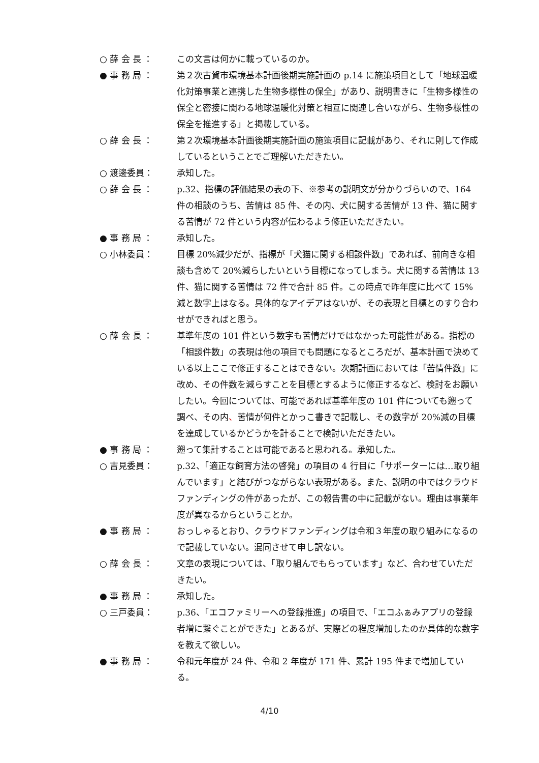○ 薛 会 長 ： この文言は何かに載っているのか。
● 事 務 局 ： 第２次古賀市環境基本計画後期実施計画の p.14 に施策項目として「地球温暖化対策事業と連携した生物多様性の保全」があり、説明書きに「生物多様性の保全と密接に関わる地球温暖化対策と相互に関連し合いながら、生物多様性の保全を推進する」と掲載している。
○ 薛 会 長 ： 第２次環境基本計画後期実施計画の施策項目に記載があり、それに則して作成しているということでご理解いただきたい。
○ 渡邊委員： 承知した。
○ 薛 会 長 ： p.32、指標の評価結果の表の下、※参考の説明文が分かりづらいので、164 件の相談のうち、苦情は 85 件、その内、犬に関する苦情が 13 件、猫に関する苦情が 72 件という内容が伝わるよう修正いただきたい。
● 事 務 局 ： 承知した。
○ 小林委員： 目標 20%減少だが、指標が「犬猫に関する相談件数」であれば、前向きな相談も含めて 20%減らしたいという目標になってしまう。犬に関する苦情は 13 件、猫に関する苦情は 72 件で合計 85 件。この時点で昨年度に比べて 15%減と数字上はなる。具体的なアイデアはないが、その表現と目標とのすり合わせができればと思う。
○ 薛 会 長 ： 基準年度の 101 件という数字も苦情だけではなかった可能性がある。指標の「相談件数」の表現は他の項目でも問題になるところだが、基本計画で決めている以上ここで修正することはできない。次期計画においては「苦情件数」に改め、その件数を減らすことを目標とするように修正するなど、検討をお願いしたい。今回については、可能であれば基準年度の 101 件についても遡って調べ、その内、苦情が何件とかっこ書きで記載し、その数字が 20%減の目標を達成しているかどうかを計ることで検討いただきたい。
● 事 務 局 ： 遡って集計することは可能であると思われる。承知した。
○ 吉見委員： p.32、「適正な飼育方法の啓発」の項目の 4 行目に「サポーターには…取り組んでいます」と結びがつながらない表現がある。また、説明の中ではクラウドファンディングの件があったが、この報告書の中に記載がない。理由は事業年度が異なるからということか。
● 事 務 局 ： おっしゃるとおり、クラウドファンディングは令和３年度の取り組みになるので記載していない。混同させて申し訳ない。
○ 薛 会 長 ： 文章の表現については、「取り組んでもらっています」など、合わせていただきたい。
● 事 務 局 ： 承知した。
○ 三戸委員： p.36、「エコファミリーへの登録推進」の項目で、「エコふぁみアプリの登録者増に繋ぐことができた」とあるが、実際どの程度増加したのか具体的な数字を教えて欲しい。
● 事 務 局 ： 令和元年度が 24 件、令和 2 年度が 171 件、累計 195 件まで増加している。
4/10